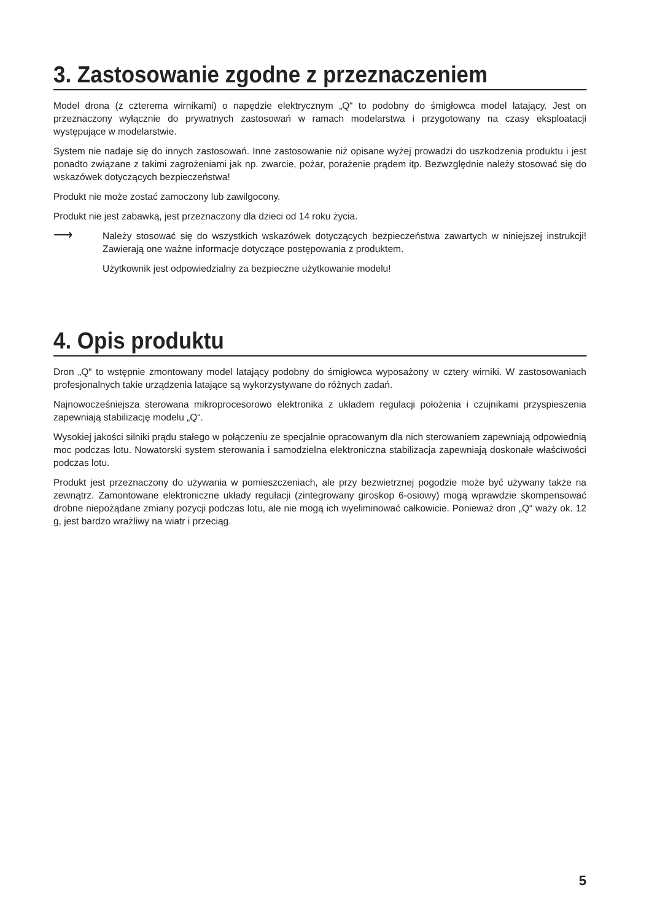3. Zastosowanie zgodne z przeznaczeniem
Model drona (z czterema wirnikami) o napędzie elektrycznym „Q“ to podobny do śmigłowca model latający. Jest on przeznaczony wyłącznie do prywatnych zastosowań w ramach modelarstwa i przygotowany na czasy eksploatacji występujące w modelarstwie.
System nie nadaje się do innych zastosowań. Inne zastosowanie niż opisane wyżej prowadzi do uszkodzenia produktu i jest ponadto związane z takimi zagrożeniami jak np. zwarcie, pożar, porażenie prądem itp. Bezwzględnie należy stosować się do wskazówek dotyczących bezpieczeństwa!
Produkt nie może zostać zamoczony lub zawilgocony.
Produkt nie jest zabawką, jest przeznaczony dla dzieci od 14 roku życia.
⟶
Należy stosować się do wszystkich wskazówek dotyczących bezpieczeństwa zawartych w niniejszej instrukcji! Zawierają one ważne informacje dotyczące postępowania z produktem.
Użytkownik jest odpowiedzialny za bezpieczne użytkowanie modelu!
4. Opis produktu
Dron „Q“ to wstępnie zmontowany model latający podobny do śmigłowca wyposażony w cztery wirniki. W zastosowaniach profesjonalnych takie urządzenia latające są wykorzystywane do różnych zadań.
Najnowocześniejsza sterowana mikroprocesorowo elektronika z układem regulacji położenia i czujnikami przyspieszenia zapewniają stabilizację modelu „Q“.
Wysokiej jakości silniki prądu stałego w połączeniu ze specjalnie opracowanym dla nich sterowaniem zapewniają odpowiednią moc podczas lotu. Nowatorski system sterowania i samodzielna elektroniczna stabilizacja zapewniają doskonałe właściwości podczas lotu.
Produkt jest przeznaczony do używania w pomieszczeniach, ale przy bezwietrznej pogodzie może być używany także na zewnątrz. Zamontowane elektroniczne układy regulacji (zintegrowany giroskop 6-osiowy) mogą wprawdzie skompensować drobne niepożądane zmiany pozycji podczas lotu, ale nie mogą ich wyeliminować całkowicie. Ponieważ dron „Q“ waży ok. 12 g, jest bardzo wrażliwy na wiatr i przeciąg.
5